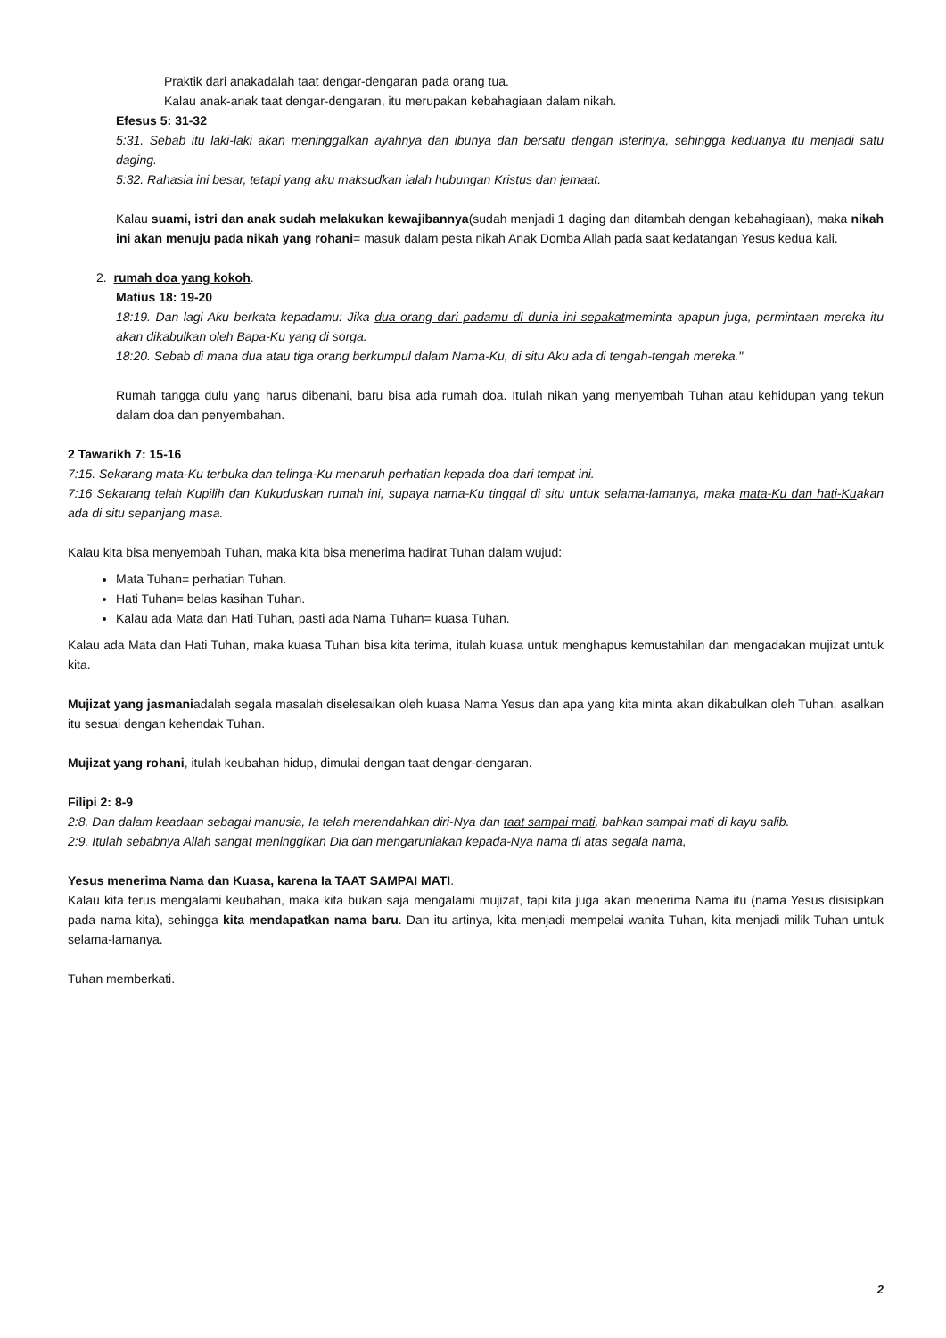Praktik dari anakadalah taat dengar-dengaran pada orang tua.
Kalau anak-anak taat dengar-dengaran, itu merupakan kebahagiaan dalam nikah.
Efesus 5: 31-32
5:31. Sebab itu laki-laki akan meninggalkan ayahnya dan ibunya dan bersatu dengan isterinya, sehingga keduanya itu menjadi satu daging.
5:32. Rahasia ini besar, tetapi yang aku maksudkan ialah hubungan Kristus dan jemaat.
Kalau suami, istri dan anak sudah melakukan kewajibannya(sudah menjadi 1 daging dan ditambah dengan kebahagiaan), maka nikah ini akan menuju pada nikah yang rohani= masuk dalam pesta nikah Anak Domba Allah pada saat kedatangan Yesus kedua kali.
2. rumah doa yang kokoh.
Matius 18: 19-20
18:19. Dan lagi Aku berkata kepadamu: Jika dua orang dari padamu di dunia ini sepakatmeminta apapun juga, permintaan mereka itu akan dikabulkan oleh Bapa-Ku yang di sorga.
18:20. Sebab di mana dua atau tiga orang berkumpul dalam Nama-Ku, di situ Aku ada di tengah-tengah mereka."
Rumah tangga dulu yang harus dibenahi, baru bisa ada rumah doa. Itulah nikah yang menyembah Tuhan atau kehidupan yang tekun dalam doa dan penyembahan.
2 Tawarikh 7: 15-16
7:15. Sekarang mata-Ku terbuka dan telinga-Ku menaruh perhatian kepada doa dari tempat ini.
7:16 Sekarang telah Kupilih dan Kukuduskan rumah ini, supaya nama-Ku tinggal di situ untuk selama-lamanya, maka mata-Ku dan hati-Kuakan ada di situ sepanjang masa.
Kalau kita bisa menyembah Tuhan, maka kita bisa menerima hadirat Tuhan dalam wujud:
Mata Tuhan= perhatian Tuhan.
Hati Tuhan= belas kasihan Tuhan.
Kalau ada Mata dan Hati Tuhan, pasti ada Nama Tuhan= kuasa Tuhan.
Kalau ada Mata dan Hati Tuhan, maka kuasa Tuhan bisa kita terima, itulah kuasa untuk menghapus kemustahilan dan mengadakan mujizat untuk kita.
Mujizat yang jasmaniadalah segala masalah diselesaikan oleh kuasa Nama Yesus dan apa yang kita minta akan dikabulkan oleh Tuhan, asalkan itu sesuai dengan kehendak Tuhan.
Mujizat yang rohani, itulah keubahan hidup, dimulai dengan taat dengar-dengaran.
Filipi 2: 8-9
2:8. Dan dalam keadaan sebagai manusia, Ia telah merendahkan diri-Nya dan taat sampai mati, bahkan sampai mati di kayu salib.
2:9. Itulah sebabnya Allah sangat meninggikan Dia dan mengaruniakan kepada-Nya nama di atas segala nama,
Yesus menerima Nama dan Kuasa, karena Ia TAAT SAMPAI MATI.
Kalau kita terus mengalami keubahan, maka kita bukan saja mengalami mujizat, tapi kita juga akan menerima Nama itu (nama Yesus disisipkan pada nama kita), sehingga kita mendapatkan nama baru. Dan itu artinya, kita menjadi mempelai wanita Tuhan, kita menjadi milik Tuhan untuk selama-lamanya.
Tuhan memberkati.
2